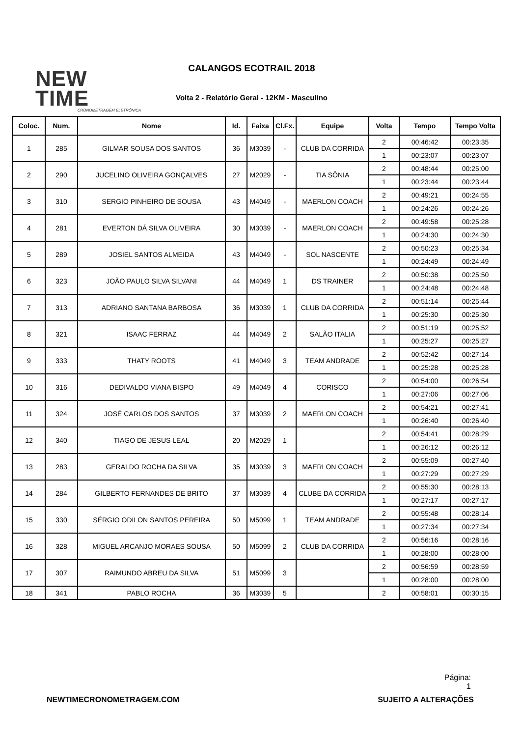NEW TIME
CRONOMETRAGEM ELETRÔNICA
CALANGOS ECOTRAIL 2018
Volta 2 - Relatório Geral - 12KM - Masculino
| Coloc. | Num. | Nome | Id. | Faixa | Cl.Fx. | Equipe | Volta | Tempo | Tempo Volta |
| --- | --- | --- | --- | --- | --- | --- | --- | --- | --- |
| 1 | 285 | GILMAR SOUSA DOS SANTOS | 36 | M3039 | - | CLUB DA CORRIDA | 2 | 00:46:42 | 00:23:35 |
| | | | | | | | 1 | 00:23:07 | 00:23:07 |
| 2 | 290 | JUCELINO OLIVEIRA GONÇALVES | 27 | M2029 | - | TIA SÔNIA | 2 | 00:48:44 | 00:25:00 |
| | | | | | | | 1 | 00:23:44 | 00:23:44 |
| 3 | 310 | SERGIO PINHEIRO DE SOUSA | 43 | M4049 | - | MAERLON COACH | 2 | 00:49:21 | 00:24:55 |
| | | | | | | | 1 | 00:24:26 | 00:24:26 |
| 4 | 281 | EVERTON DÁ SILVA OLIVEIRA | 30 | M3039 | - | MAERLON COACH | 2 | 00:49:58 | 00:25:28 |
| | | | | | | | 1 | 00:24:30 | 00:24:30 |
| 5 | 289 | JOSIEL SANTOS ALMEIDA | 43 | M4049 | - | SOL NASCENTE | 2 | 00:50:23 | 00:25:34 |
| | | | | | | | 1 | 00:24:49 | 00:24:49 |
| 6 | 323 | JOÃO PAULO SILVA SILVANI | 44 | M4049 | 1 | DS TRAINER | 2 | 00:50:38 | 00:25:50 |
| | | | | | | | 1 | 00:24:48 | 00:24:48 |
| 7 | 313 | ADRIANO SANTANA BARBOSA | 36 | M3039 | 1 | CLUB DA CORRIDA | 2 | 00:51:14 | 00:25:44 |
| | | | | | | | 1 | 00:25:30 | 00:25:30 |
| 8 | 321 | ISAAC FERRAZ | 44 | M4049 | 2 | SALÃO ITALIA | 2 | 00:51:19 | 00:25:52 |
| | | | | | | | 1 | 00:25:27 | 00:25:27 |
| 9 | 333 | THATY ROOTS | 41 | M4049 | 3 | TEAM ANDRADE | 2 | 00:52:42 | 00:27:14 |
| | | | | | | | 1 | 00:25:28 | 00:25:28 |
| 10 | 316 | DEDIVALDO VIANA BISPO | 49 | M4049 | 4 | CORISCO | 2 | 00:54:00 | 00:26:54 |
| | | | | | | | 1 | 00:27:06 | 00:27:06 |
| 11 | 324 | JOSÉ CARLOS DOS SANTOS | 37 | M3039 | 2 | MAERLON COACH | 2 | 00:54:21 | 00:27:41 |
| | | | | | | | 1 | 00:26:40 | 00:26:40 |
| 12 | 340 | TIAGO DE JESUS LEAL | 20 | M2029 | 1 | | 2 | 00:54:41 | 00:28:29 |
| | | | | | | | 1 | 00:26:12 | 00:26:12 |
| 13 | 283 | GERALDO ROCHA DA SILVA | 35 | M3039 | 3 | MAERLON COACH | 2 | 00:55:09 | 00:27:40 |
| | | | | | | | 1 | 00:27:29 | 00:27:29 |
| 14 | 284 | GILBERTO FERNANDES DE BRITO | 37 | M3039 | 4 | CLUBE DA CORRIDA | 2 | 00:55:30 | 00:28:13 |
| | | | | | | | 1 | 00:27:17 | 00:27:17 |
| 15 | 330 | SÉRGIO ODILON SANTOS PEREIRA | 50 | M5099 | 1 | TEAM ANDRADE | 2 | 00:55:48 | 00:28:14 |
| | | | | | | | 1 | 00:27:34 | 00:27:34 |
| 16 | 328 | MIGUEL ARCANJO MORAES SOUSA | 50 | M5099 | 2 | CLUB DA CORRIDA | 2 | 00:56:16 | 00:28:16 |
| | | | | | | | 1 | 00:28:00 | 00:28:00 |
| 17 | 307 | RAIMUNDO ABREU DA SILVA | 51 | M5099 | 3 | | 2 | 00:56:59 | 00:28:59 |
| | | | | | | | 1 | 00:28:00 | 00:28:00 |
| 18 | 341 | PABLO ROCHA | 36 | M3039 | 5 | | 2 | 00:58:01 | 00:30:15 |
Página:
1
NEWTIMECRONOMETRAGEM.COM SUJEITO A ALTERAÇÕES